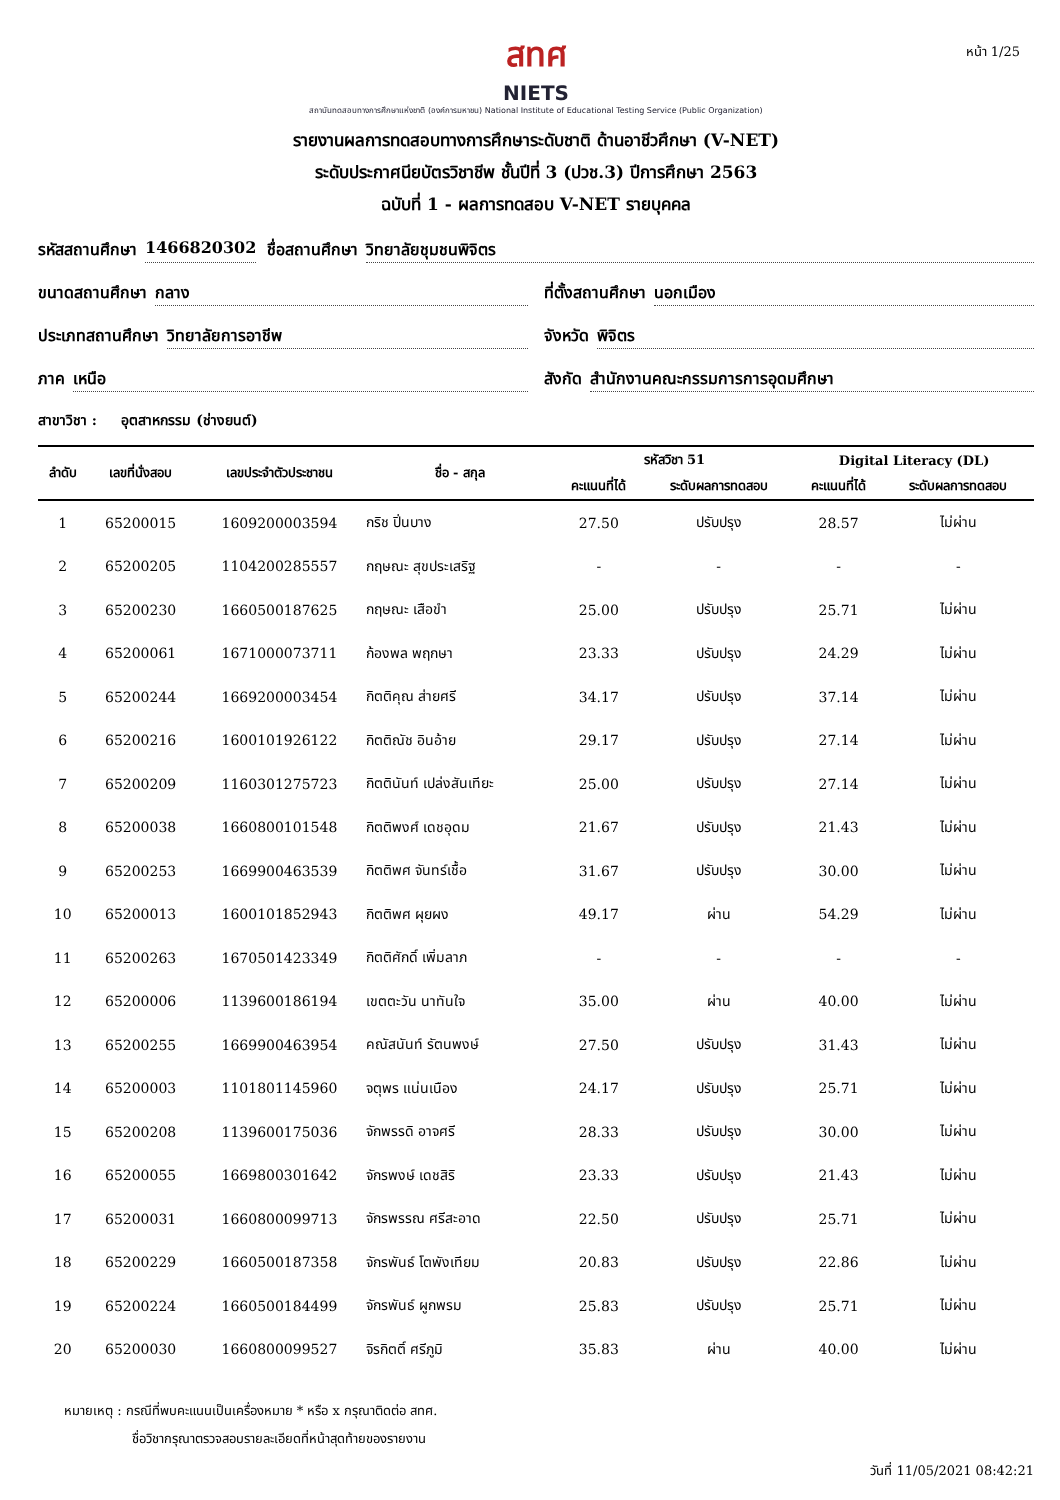หน้า 1/25
สทศ
NIETS
สถาบันทดสอบทางการศึกษาแห่งชาติ (องค์การมหาชน) National Institute of Educational Testing Service (Public Organization)
รายงานผลการทดสอบทางการศึกษาระดับชาติ ด้านอาชีวศึกษา (V-NET)
ระดับประกาศนียบัตรวิชาชีพ ชั้นปีที่ 3 (ปวช.3) ปีการศึกษา 2563
ฉบับที่ 1 - ผลการทดสอบ V-NET รายบุคคล
รหัสสถานศึกษา 1466820302 ชื่อสถานศึกษา วิทยาลัยชุมชนพิจิตร
ขนาดสถานศึกษา กลาง ที่ตั้งสถานศึกษา นอกเมือง
ประเภทสถานศึกษา วิทยาลัยการอาชีพ
จังหวัด พิจิตร
ภาค เหนือ สังกัด สำนักงานคณะกรรมการการอุดมศึกษา
สาขาวิชา : อุตสาหกรรม (ช่างยนต์)
| ลำดับ | เลขที่นั่งสอบ | เลขประจำตัวประชาชน | ชื่อ - สกุล | รหัสวิชา 51 | | Digital Literacy (DL) | |
| --- | --- | --- | --- | --- | --- | --- | --- |
| | | | | คะแนนที่ได้ | ระดับผลการทดสอบ | คะแนนที่ได้ | ระดับผลการทดสอบ |
| 1 | 65200015 | 1609200003594 | กริช ปิ่นบาง | 27.50 | ปรับปรุง | 28.57 | ไม่ผ่าน |
| 2 | 65200205 | 1104200285557 | กฤษณะ สุขประเสริฐ | - | - | - | - |
| 3 | 65200230 | 1660500187625 | กฤษณะ เสือขำ | 25.00 | ปรับปรุง | 25.71 | ไม่ผ่าน |
| 4 | 65200061 | 1671000073711 | ก้องพล พฤกษา | 23.33 | ปรับปรุง | 24.29 | ไม่ผ่าน |
| 5 | 65200244 | 1669200003454 | กิตติคุณ ส่ายศรี | 34.17 | ปรับปรุง | 37.14 | ไม่ผ่าน |
| 6 | 65200216 | 1600101926122 | กิตติณัช อินอ้าย | 29.17 | ปรับปรุง | 27.14 | ไม่ผ่าน |
| 7 | 65200209 | 1160301275723 | กิตตินันท์ เปล่งสันเทียะ | 25.00 | ปรับปรุง | 27.14 | ไม่ผ่าน |
| 8 | 65200038 | 1660800101548 | กิตติพงศ์ เดชอุดม | 21.67 | ปรับปรุง | 21.43 | ไม่ผ่าน |
| 9 | 65200253 | 1669900463539 | กิตติพศ จันทร์เชื้อ | 31.67 | ปรับปรุง | 30.00 | ไม่ผ่าน |
| 10 | 65200013 | 1600101852943 | กิตติพศ ผุยผง | 49.17 | ผ่าน | 54.29 | ไม่ผ่าน |
| 11 | 65200263 | 1670501423349 | กิตติศักดิ์ เพิ่มลาภ | - | - | - | - |
| 12 | 65200006 | 1139600186194 | เขตตะวัน นาทันใจ | 35.00 | ผ่าน | 40.00 | ไม่ผ่าน |
| 13 | 65200255 | 1669900463954 | คณัสนันท์ รัตนพงษ์ | 27.50 | ปรับปรุง | 31.43 | ไม่ผ่าน |
| 14 | 65200003 | 1101801145960 | จตุพร แน่นเนือง | 24.17 | ปรับปรุง | 25.71 | ไม่ผ่าน |
| 15 | 65200208 | 1139600175036 | จักพรรดิ อาจศรี | 28.33 | ปรับปรุง | 30.00 | ไม่ผ่าน |
| 16 | 65200055 | 1669800301642 | จักรพงษ์ เดชสิริ | 23.33 | ปรับปรุง | 21.43 | ไม่ผ่าน |
| 17 | 65200031 | 1660800099713 | จักรพรรณ ศรีสะอาด | 22.50 | ปรับปรุง | 25.71 | ไม่ผ่าน |
| 18 | 65200229 | 1660500187358 | จักรพันธ์ โตพังเทียม | 20.83 | ปรับปรุง | 22.86 | ไม่ผ่าน |
| 19 | 65200224 | 1660500184499 | จักรพันธ์ ผูกพรม | 25.83 | ปรับปรุง | 25.71 | ไม่ผ่าน |
| 20 | 65200030 | 1660800099527 | จิรกิตติ์ ศรีภูมิ | 35.83 | ผ่าน | 40.00 | ไม่ผ่าน |
หมายเหตุ : กรณีที่พบคะแนนเป็นเครื่องหมาย * หรือ x กรุณาติดต่อ สทศ.
ชื่อวิชากรุณาตรวจสอบรายละเอียดที่หน้าสุดท้ายของรายงาน
วันที่ 11/05/2021 08:42:21